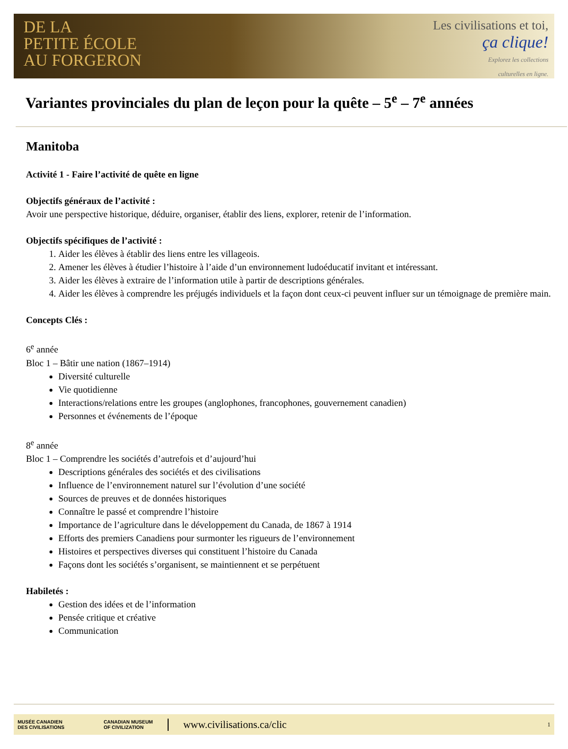DE LA
PETITE ÉCOLE
AU FORGERON
Les civilisations et toi,
ça clique!
Explorez les collections
culturelles en ligne.
Variantes provinciales du plan de leçon pour la quête – 5<sup>e</sup> – 7<sup>e</sup> années
Manitoba
Activité 1 - Faire l’activité de quête en ligne
Objectifs généraux de l’activité :
Avoir une perspective historique, déduire, organiser, établir des liens, explorer, retenir de l’information.
Objectifs spécifiques de l’activité :
1. Aider les élèves à établir des liens entre les villageois.
2. Amener les élèves à étudier l’histoire à l’aide d’un environnement ludoéducatif invitant et intéressant.
3. Aider les élèves à extraire de l’information utile à partir de descriptions générales.
4. Aider les élèves à comprendre les préjugés individuels et la façon dont ceux-ci peuvent influer sur un témoignage de première main.
Concepts Clés :
6<sup>e</sup> année
Bloc 1 – Bâtir une nation (1867–1914)
Diversité culturelle
Vie quotidienne
Interactions/relations entre les groupes (anglophones, francophones, gouvernement canadien)
Personnes et événements de l’époque
8<sup>e</sup> année
Bloc 1 – Comprendre les sociétés d’autrefois et d’aujourd’hui
Descriptions générales des sociétés et des civilisations
Influence de l’environnement naturel sur l’évolution d’une société
Sources de preuves et de données historiques
Connaître le passé et comprendre l’histoire
Importance de l’agriculture dans le développement du Canada, de 1867 à 1914
Efforts des premiers Canadiens pour surmonter les rigueurs de l’environnement
Histoires et perspectives diverses qui constituent l’histoire du Canada
Façons dont les sociétés s’organisent, se maintiennent et se perpétuent
Habiletés :
Gestion des idées et de l’information
Pensée critique et créative
Communication
MUSÉE CANADIEN
DES CIVILISATIONS CANADIAN MUSEUM
OF CIVILIZATION www.civilisations.ca/clic 1